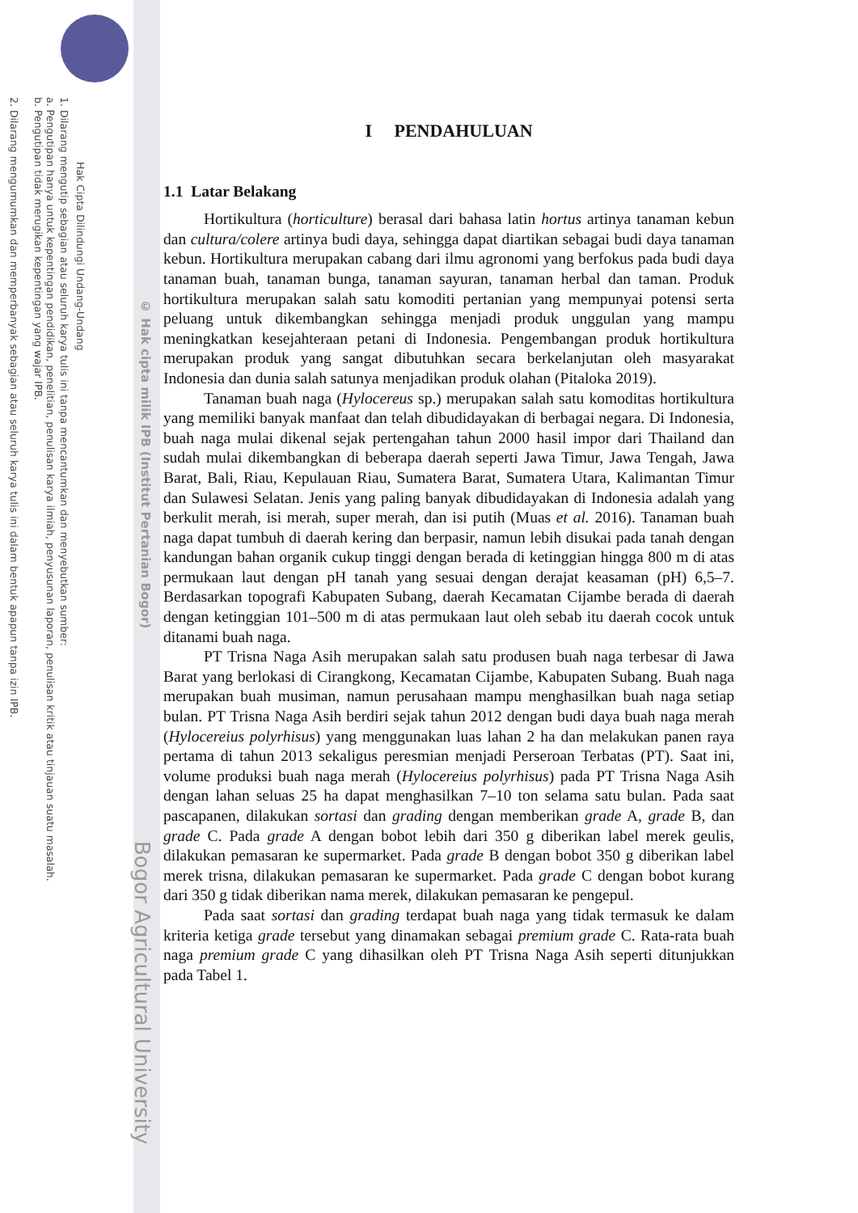2. Dilarang mengumumkan dan memperbanyak sebagian atau seluruh karya tulis ini dalam bentuk apapun tanpa izin IPB.
b. Pengutipan tidak merugikan kepentingan yang wajar IPB.
a. Pengutipan hanya untuk kepentingan pendidikan, penelitian, penulisan karya ilmiah, penyusunan laporan, penulisan kritik atau tinjauan suatu masalah.
1. Dilarang mengutip sebagian atau seluruh karya tulis ini tanpa mencantumkan dan menyebutkan sumber:
Hak Cipta Dilindungi Undang-Undang
© Hak cipta milik IPB (Institut Pertanian Bogor)
Bogor Agricultural University
I PENDAHULUAN
1.1 Latar Belakang
Hortikultura (horticulture) berasal dari bahasa latin hortus artinya tanaman kebun dan cultura/colere artinya budi daya, sehingga dapat diartikan sebagai budi daya tanaman kebun. Hortikultura merupakan cabang dari ilmu agronomi yang berfokus pada budi daya tanaman buah, tanaman bunga, tanaman sayuran, tanaman herbal dan taman. Produk hortikultura merupakan salah satu komoditi pertanian yang mempunyai potensi serta peluang untuk dikembangkan sehingga menjadi produk unggulan yang mampu meningkatkan kesejahteraan petani di Indonesia. Pengembangan produk hortikultura merupakan produk yang sangat dibutuhkan secara berkelanjutan oleh masyarakat Indonesia dan dunia salah satunya menjadikan produk olahan (Pitaloka 2019).
Tanaman buah naga (Hylocereus sp.) merupakan salah satu komoditas hortikultura yang memiliki banyak manfaat dan telah dibudidayakan di berbagai negara. Di Indonesia, buah naga mulai dikenal sejak pertengahan tahun 2000 hasil impor dari Thailand dan sudah mulai dikembangkan di beberapa daerah seperti Jawa Timur, Jawa Tengah, Jawa Barat, Bali, Riau, Kepulauan Riau, Sumatera Barat, Sumatera Utara, Kalimantan Timur dan Sulawesi Selatan. Jenis yang paling banyak dibudidayakan di Indonesia adalah yang berkulit merah, isi merah, super merah, dan isi putih (Muas et al. 2016). Tanaman buah naga dapat tumbuh di daerah kering dan berpasir, namun lebih disukai pada tanah dengan kandungan bahan organik cukup tinggi dengan berada di ketinggian hingga 800 m di atas permukaan laut dengan pH tanah yang sesuai dengan derajat keasaman (pH) 6,5–7. Berdasarkan topografi Kabupaten Subang, daerah Kecamatan Cijambe berada di daerah dengan ketinggian 101–500 m di atas permukaan laut oleh sebab itu daerah cocok untuk ditanami buah naga.
PT Trisna Naga Asih merupakan salah satu produsen buah naga terbesar di Jawa Barat yang berlokasi di Cirangkong, Kecamatan Cijambe, Kabupaten Subang. Buah naga merupakan buah musiman, namun perusahaan mampu menghasilkan buah naga setiap bulan. PT Trisna Naga Asih berdiri sejak tahun 2012 dengan budi daya buah naga merah (Hylocereius polyrhisus) yang menggunakan luas lahan 2 ha dan melakukan panen raya pertama di tahun 2013 sekaligus peresmian menjadi Perseroan Terbatas (PT). Saat ini, volume produksi buah naga merah (Hylocereius polyrhisus) pada PT Trisna Naga Asih dengan lahan seluas 25 ha dapat menghasilkan 7–10 ton selama satu bulan. Pada saat pascapanen, dilakukan sortasi dan grading dengan memberikan grade A, grade B, dan grade C. Pada grade A dengan bobot lebih dari 350 g diberikan label merek geulis, dilakukan pemasaran ke supermarket. Pada grade B dengan bobot 350 g diberikan label merek trisna, dilakukan pemasaran ke supermarket. Pada grade C dengan bobot kurang dari 350 g tidak diberikan nama merek, dilakukan pemasaran ke pengepul.
Pada saat sortasi dan grading terdapat buah naga yang tidak termasuk ke dalam kriteria ketiga grade tersebut yang dinamakan sebagai premium grade C. Rata-rata buah naga premium grade C yang dihasilkan oleh PT Trisna Naga Asih seperti ditunjukkan pada Tabel 1.